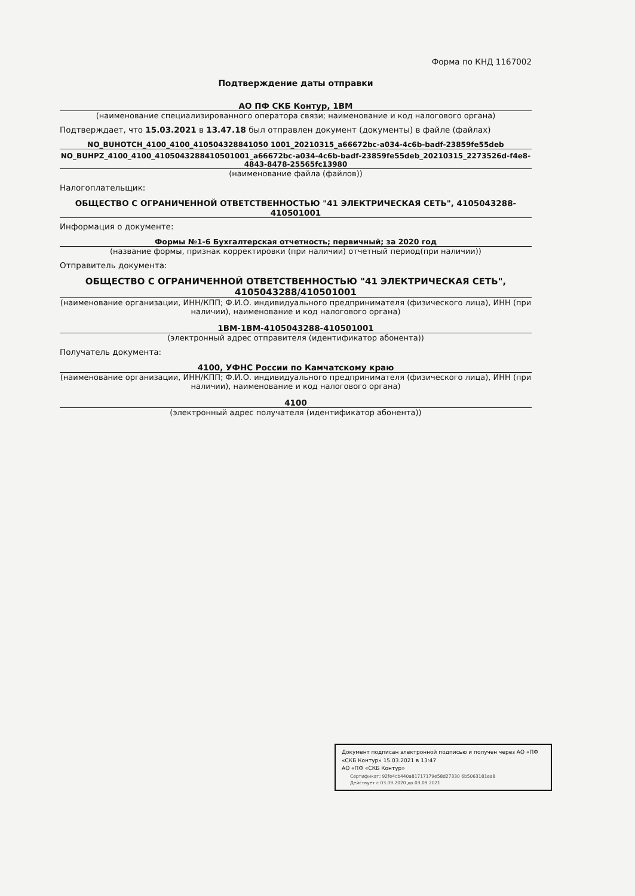Форма по КНД 1167002
Подтверждение даты отправки
АО ПФ СКБ Контур, 1ВМ
(наименование специализированного оператора связи; наименование и код налогового органа)
Подтверждает, что 15.03.2021 в 13.47.18 был отправлен документ (документы) в файле (файлах)
NO_BUHOTCH_4100_4100_410504328841050 1001_20210315_a66672bc-a034-4c6b-badf-23859fe55deb
NO_BUHPZ_4100_4100_4105043288410501001_a66672bc-a034-4c6b-badf-23859fe55deb_20210315_2273526d-f4e8-4843-8478-25565fc13980
(наименование файла (файлов))
Налогоплательщик:
ОБЩЕСТВО С ОГРАНИЧЕННОЙ ОТВЕТСТВЕННОСТЬЮ "41 ЭЛЕКТРИЧЕСКАЯ СЕТЬ", 4105043288-410501001
Информация о документе:
Формы №1-6 Бухгалтерская отчетность; первичный; за 2020 год
(название формы, признак корректировки (при наличии) отчетный период(при наличии))
Отправитель документа:
ОБЩЕСТВО С ОГРАНИЧЕННОЙ ОТВЕТСТВЕННОСТЬЮ "41 ЭЛЕКТРИЧЕСКАЯ СЕТЬ", 4105043288/410501001
(наименование организации, ИНН/КПП; Ф.И.О. индивидуального предпринимателя (физического лица), ИНН (при наличии), наименование и код налогового органа)
1ВМ-1ВМ-4105043288-410501001
(электронный адрес отправителя (идентификатор абонента))
Получатель документа:
4100, УФНС России по Камчатскому краю
(наименование организации, ИНН/КПП; Ф.И.О. индивидуального предпринимателя (физического лица), ИНН (при наличии), наименование и код налогового органа)
4100
(электронный адрес получателя (идентификатор абонента))
Документ подписан электронной подписью и получен через АО «ПФ «СКБ Контур» 15.03.2021 в 13:47
АО «ПФ «СКБ Контур»
Сертификат: 92fe4cb440a81717179e58d27330 6b5063181ea8
Действует с 03.09.2020 до 03.09.2021